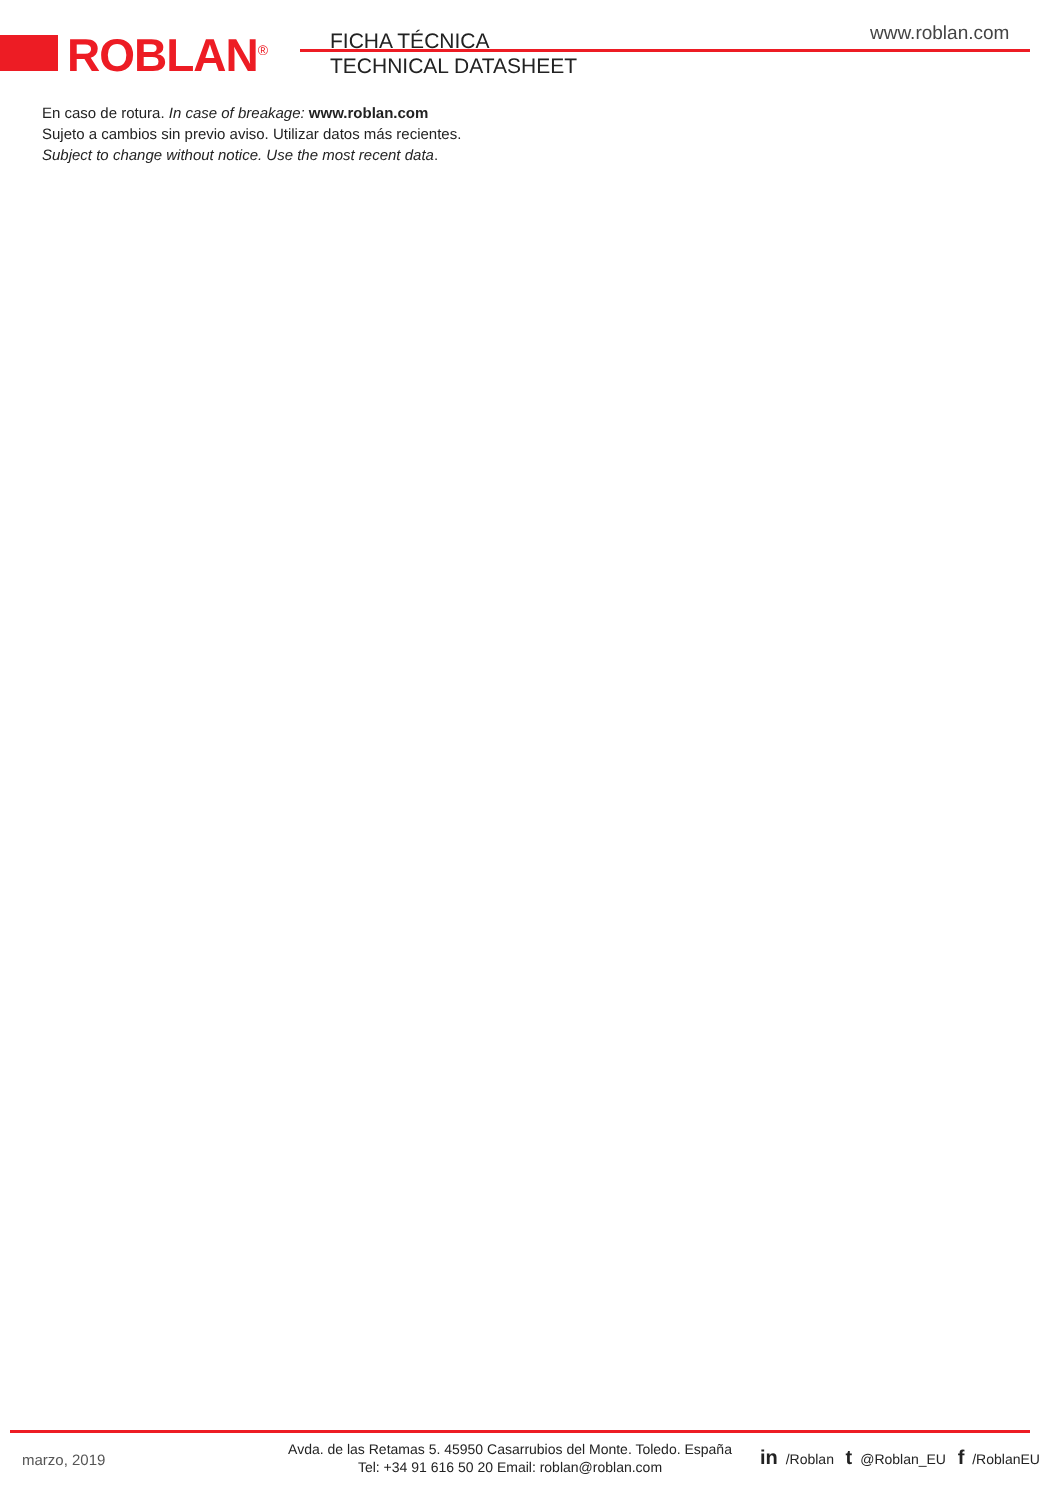ROBLAN<sup>®</sup>
FICHA TÉCNICA
TECHNICAL DATASHEET
www.roblan.com
En caso de rotura. In case of breakage: www.roblan.com
Sujeto a cambios sin previo aviso. Utilizar datos más recientes.
Subject to change without notice. Use the most recent data.
marzo, 2019
Avda. de las Retamas 5. 45950 Casarrubios del Monte. Toledo. España
Tel: +34 91 616 50 20 Email: roblan@roblan.com
in /Roblan t @Roblan_EU f /RoblanEU